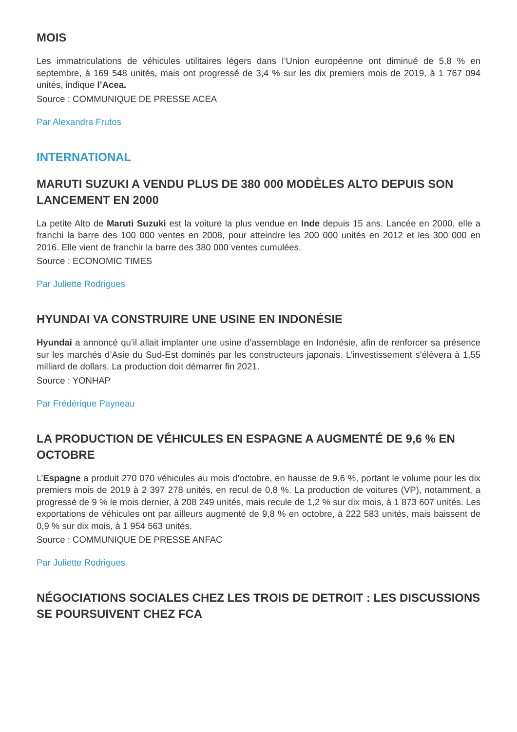MOIS
Les immatriculations de véhicules utilitaires légers dans l’Union européenne ont diminué de 5,8 % en septembre, à 169 548 unités, mais ont progressé de 3,4 % sur les dix premiers mois de 2019, à 1 767 094 unités, indique l’Acea.
Source : COMMUNIQUE DE PRESSE ACEA
Par Alexandra Frutos
INTERNATIONAL
MARUTI SUZUKI A VENDU PLUS DE 380 000 MODÈLES ALTO DEPUIS SON LANCEMENT EN 2000
La petite Alto de Maruti Suzuki est la voiture la plus vendue en Inde depuis 15 ans. Lancée en 2000, elle a franchi la barre des 100 000 ventes en 2008, pour atteindre les 200 000 unités en 2012 et les 300 000 en 2016. Elle vient de franchir la barre des 380 000 ventes cumulées.
Source : ECONOMIC TIMES
Par Juliette Rodrigues
HYUNDAI VA CONSTRUIRE UNE USINE EN INDONÉSIE
Hyundai a annoncé qu’il allait implanter une usine d’assemblage en Indonésie, afin de renforcer sa présence sur les marchés d’Asie du Sud-Est dominés par les constructeurs japonais. L’investissement s’élèvera à 1,55 milliard de dollars. La production doit démarrer fin 2021.
Source : YONHAP
Par Frédérique Payneau
LA PRODUCTION DE VÉHICULES EN ESPAGNE A AUGMENTÉ DE 9,6 % EN OCTOBRE
L’Espagne a produit 270 070 véhicules au mois d’octobre, en hausse de 9,6 %, portant le volume pour les dix premiers mois de 2019 à 2 397 278 unités, en recul de 0,8 %. La production de voitures (VP), notamment, a progressé de 9 % le mois dernier, à 208 249 unités, mais recule de 1,2 % sur dix mois, à 1 873 607 unités. Les exportations de véhicules ont par ailleurs augmenté de 9,8 % en octobre, à 222 583 unités, mais baissent de 0,9 % sur dix mois, à 1 954 563 unités.
Source : COMMUNIQUE DE PRESSE ANFAC
Par Juliette Rodrigues
NÉGOCIATIONS SOCIALES CHEZ LES TROIS DE DETROIT : LES DISCUSSIONS SE POURSUIVENT CHEZ FCA